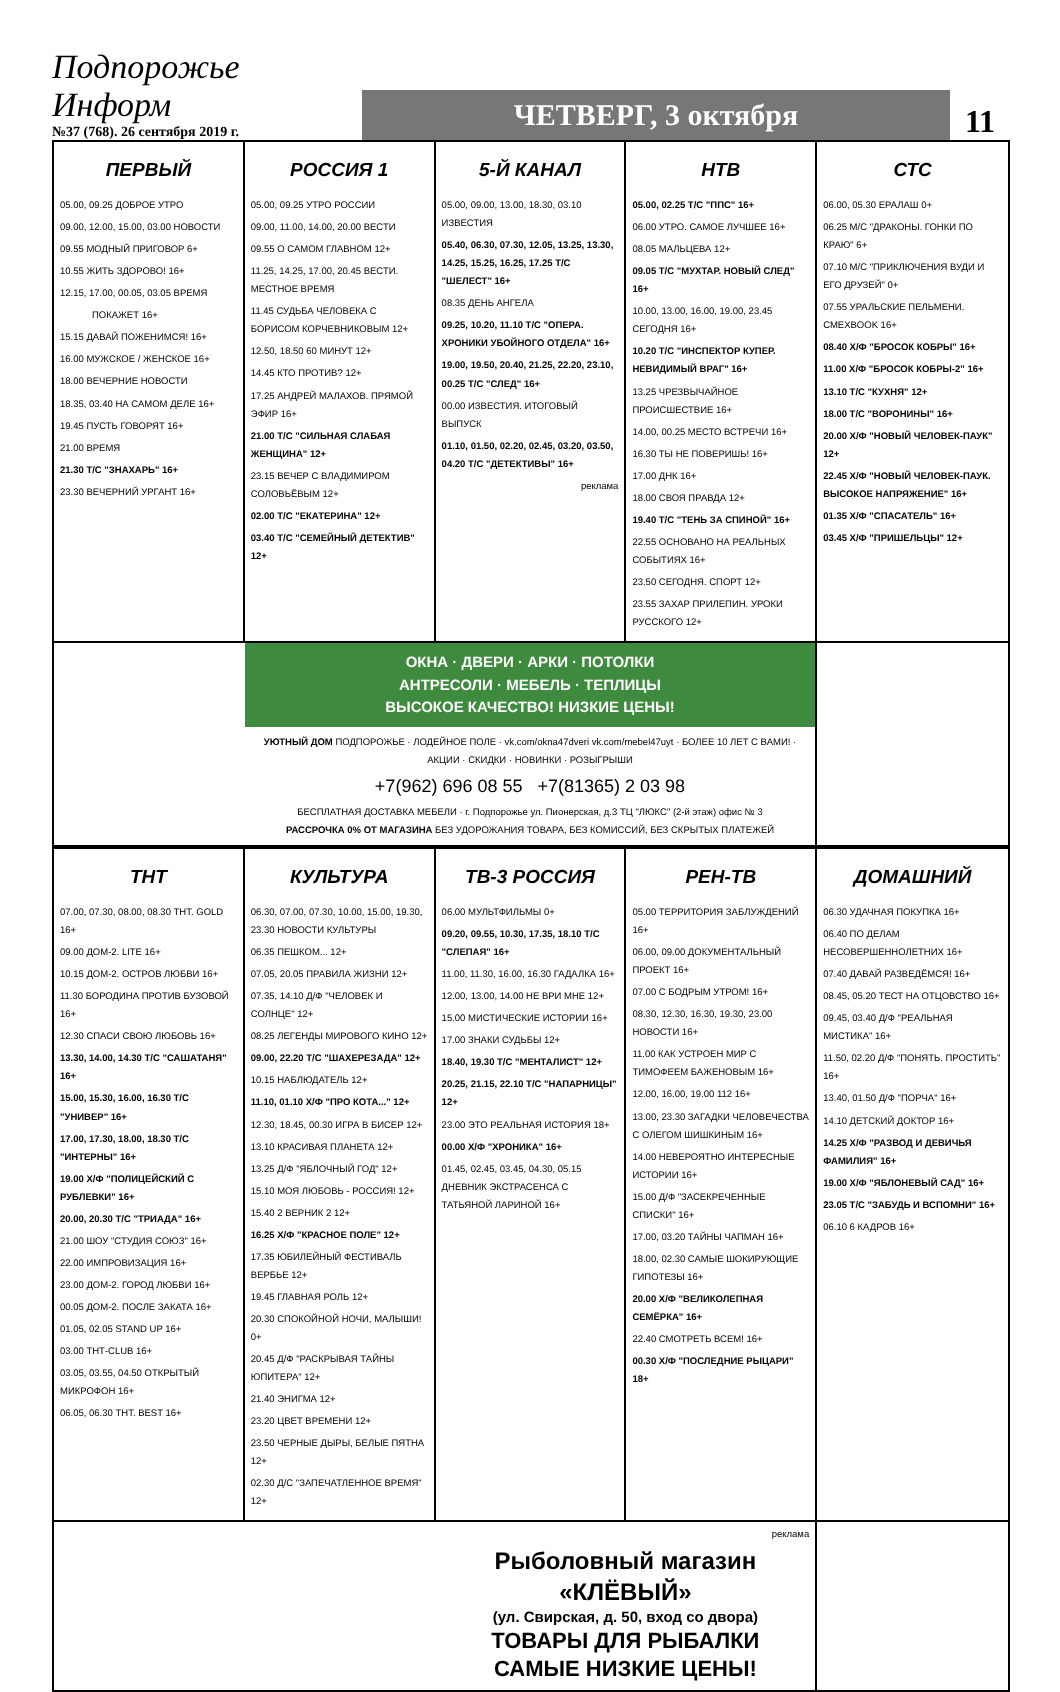Подпорожье Информ
№37 (768). 26 сентября 2019 г.
ЧЕТВЕРГ, 3 октября
11
ПЕРВЫЙ
05.00, 09.25 ДОБРОЕ УТРО
09.00, 12.00, 15.00, 03.00 НОВОСТИ
09.55 МОДНЫЙ ПРИГОВОР 6+
10.55 ЖИТЬ ЗДОРОВО! 16+
12.15, 17.00, 00.05, 03.05 ВРЕМЯ
ПОКАЖЕТ 16+
15.15 ДАВАЙ ПОЖЕНИМСЯ! 16+
16.00 МУЖСКОЕ / ЖЕНСКОЕ 16+
18.00 ВЕЧЕРНИЕ НОВОСТИ
18.35, 03.40 НА САМОМ ДЕЛЕ 16+
19.45 ПУСТЬ ГОВОРЯТ 16+
21.00 ВРЕМЯ
21.30 Т/С "ЗНАХАРЬ" 16+
23.30 ВЕЧЕРНИЙ УРГАНТ 16+
РОССИЯ 1
05.00, 09.25 УТРО РОССИИ
09.00, 11.00, 14.00, 20.00 ВЕСТИ
09.55 О САМОМ ГЛАВНОМ 12+
11.25, 14.25, 17.00, 20.45 ВЕСТИ. МЕСТНОЕ ВРЕМЯ
11.45 СУДЬБА ЧЕЛОВЕКА С БОРИСОМ КОРЧЕВНИКОВЫМ 12+
12.50, 18.50 60 МИНУТ 12+
14.45 КТО ПРОТИВ? 12+
17.25 АНДРЕЙ МАЛАХОВ. ПРЯМОЙ ЭФИР 16+
21.00 Т/С "СИЛЬНАЯ СЛАБАЯ ЖЕНЩИНА" 12+
23.15 ВЕЧЕР С ВЛАДИМИРОМ СОЛОВЬЁВЫМ 12+
02.00 Т/С "ЕКАТЕРИНА" 12+
03.40 Т/С "СЕМЕЙНЫЙ ДЕТЕКТИВ" 12+
5-Й КАНАЛ
05.00, 09.00, 13.00, 18.30, 03.10 ИЗВЕСТИЯ
05.40, 06.30, 07.30, 12.05, 13.25, 13.30, 14.25, 15.25, 16.25, 17.25 Т/С "ШЕЛЕСТ" 16+
08.35 ДЕНЬ АНГЕЛА
09.25, 10.20, 11.10 Т/С "ОПЕРА. ХРОНИКИ УБОЙНОГО ОТДЕЛА" 16+
19.00, 19.50, 20.40, 21.25, 22.20, 23.10, 00.25 Т/С "СЛЕД" 16+
00.00 ИЗВЕСТИЯ. ИТОГОВЫЙ ВЫПУСК
01.10, 01.50, 02.20, 02.45, 03.20, 03.50, 04.20 Т/С "ДЕТЕКТИВЫ" 16+
реклама
НТВ
05.00, 02.25 Т/С "ППС" 16+
06.00 УТРО. САМОЕ ЛУЧШЕЕ 16+
08.05 МАЛЬЦЕВА 12+
09.05 Т/С "МУХТАР. НОВЫЙ СЛЕД" 16+
10.00, 13.00, 16.00, 19.00, 23.45 СЕГОДНЯ 16+
10.20 Т/С "ИНСПЕКТОР КУПЕР. НЕВИДИМЫЙ ВРАГ" 16+
13.25 ЧРЕЗВЫЧАЙНОЕ ПРОИСШЕСТВИЕ 16+
14.00, 00.25 МЕСТО ВСТРЕЧИ 16+
16.30 ТЫ НЕ ПОВЕРИШЬ! 16+
17.00 ДНК 16+
18.00 СВОЯ ПРАВДА 12+
19.40 Т/С "ТЕНЬ ЗА СПИНОЙ" 16+
22.55 ОСНОВАНО НА РЕАЛЬНЫХ СОБЫТИЯХ 16+
23.50 СЕГОДНЯ. СПОРТ 12+
23.55 ЗАХАР ПРИЛЕПИН. УРОКИ РУССКОГО 12+
СТС
06.00, 05.30 ЕРАЛАШ 0+
06.25 М/С "ДРАКОНЫ. ГОНКИ ПО КРАЮ" 6+
07.10 М/С "ПРИКЛЮЧЕНИЯ ВУДИ И ЕГО ДРУЗЕЙ" 0+
07.55 УРАЛЬСКИЕ ПЕЛЬМЕНИ. СМЕХBOOK 16+
08.40 Х/Ф "БРОСОК КОБРЫ" 16+
11.00 Х/Ф "БРОСОК КОБРЫ-2" 16+
13.10 Т/С "КУХНЯ" 12+
18.00 Т/С "ВОРОНИНЫ" 16+
20.00 Х/Ф "НОВЫЙ ЧЕЛОВЕК-ПАУК" 12+
22.45 Х/Ф "НОВЫЙ ЧЕЛОВЕК-ПАУК. ВЫСОКОЕ НАПРЯЖЕНИЕ" 16+
01.35 Х/Ф "СПАСАТЕЛЬ" 16+
03.45 Х/Ф "ПРИШЕЛЬЦЫ" 12+
ОКНА · ДВЕРИ · АРКИ · ПОТОЛКИ
АНТРЕСОЛИ · МЕБЕЛЬ · ТЕПЛИЦЫ
ВЫСОКОЕ КАЧЕСТВО! НИЗКИЕ ЦЕНЫ!
УЮТНЫЙ ДОМ ПОДПОРОЖЬЕ · ЛОДЕЙНОЕ ПОЛЕ · vk.com/okna47dveri vk.com/mebel47uyt · БОЛЕЕ 10 ЛЕТ С ВАМИ! · АКЦИИ · СКИДКИ · НОВИНКИ · РОЗЫГРЫШИ
+7(962) 696 08 55 +7(81365) 2 03 98
БЕСПЛАТНАЯ ДОСТАВКА МЕБЕЛИ · г. Подпорожье ул. Пионерская, д.3 ТЦ "ЛЮКС" (2-й этаж) офис № 3
РАССРОЧКА 0% ОТ МАГАЗИНА БЕЗ УДОРОЖАНИЯ ТОВАРА, БЕЗ КОМИССИЙ, БЕЗ СКРЫТЫХ ПЛАТЕЖЕЙ
ТНТ
07.00, 07.30, 08.00, 08.30 ТНТ. GOLD 16+
09.00 ДОМ-2. LITE 16+
10.15 ДОМ-2. ОСТРОВ ЛЮБВИ 16+
11.30 БОРОДИНА ПРОТИВ БУЗОВОЙ 16+
12.30 СПАСИ СВОЮ ЛЮБОВЬ 16+
13.30, 14.00, 14.30 Т/С "САШАТАНЯ" 16+
15.00, 15.30, 16.00, 16.30 Т/С "УНИВЕР" 16+
17.00, 17.30, 18.00, 18.30 Т/С "ИНТЕРНЫ" 16+
19.00 Х/Ф "ПОЛИЦЕЙСКИЙ С РУБЛЕВКИ" 16+
20.00, 20.30 Т/С "ТРИАДА" 16+
21.00 ШОУ "СТУДИЯ СОЮЗ" 16+
22.00 ИМПРОВИЗАЦИЯ 16+
23.00 ДОМ-2. ГОРОД ЛЮБВИ 16+
00.05 ДОМ-2. ПОСЛЕ ЗАКАТА 16+
01.05, 02.05 STAND UP 16+
03.00 ТНТ-CLUB 16+
03.05, 03.55, 04.50 ОТКРЫТЫЙ МИКРОФОН 16+
06.05, 06.30 ТНТ. BEST 16+
КУЛЬТУРА
06.30, 07.00, 07.30, 10.00, 15.00, 19.30, 23.30 НОВОСТИ КУЛЬТУРЫ
06.35 ПЕШКОМ... 12+
07.05, 20.05 ПРАВИЛА ЖИЗНИ 12+
07.35, 14.10 Д/Ф "ЧЕЛОВЕК И СОЛНЦЕ" 12+
08.25 ЛЕГЕНДЫ МИРОВОГО КИНО 12+
09.00, 22.20 Т/С "ШАХЕРЕЗАДА" 12+
10.15 НАБЛЮДАТЕЛЬ 12+
11.10, 01.10 Х/Ф "ПРО КОТА..." 12+
12.30, 18.45, 00.30 ИГРА В БИСЕР 12+
13.10 КРАСИВАЯ ПЛАНЕТА 12+
13.25 Д/Ф "ЯБЛОЧНЫЙ ГОД" 12+
15.10 МОЯ ЛЮБОВЬ - РОССИЯ! 12+
15.40 2 ВЕРНИК 2 12+
16.25 Х/Ф "КРАСНОЕ ПОЛЕ" 12+
17.35 ЮБИЛЕЙНЫЙ ФЕСТИВАЛЬ ВЕРБЬЕ 12+
19.45 ГЛАВНАЯ РОЛЬ 12+
20.30 СПОКОЙНОЙ НОЧИ, МАЛЫШИ! 0+
20.45 Д/Ф "РАСКРЫВАЯ ТАЙНЫ ЮПИТЕРА" 12+
21.40 ЭНИГМА 12+
23.20 ЦВЕТ ВРЕМЕНИ 12+
23.50 ЧЕРНЫЕ ДЫРЫ, БЕЛЫЕ ПЯТНА 12+
02.30 Д/С "ЗАПЕЧАТЛЕННОЕ ВРЕМЯ" 12+
ТВ-3 РОССИЯ
06.00 МУЛЬТФИЛЬМЫ 0+
09.20, 09.55, 10.30, 17.35, 18.10 Т/С "СЛЕПАЯ" 16+
11.00, 11.30, 16.00, 16.30 ГАДАЛКА 16+
12.00, 13.00, 14.00 НЕ ВРИ МНЕ 12+
15.00 МИСТИЧЕСКИЕ ИСТОРИИ 16+
17.00 ЗНАКИ СУДЬБЫ 12+
18.40, 19.30 Т/С "МЕНТАЛИСТ" 12+
20.25, 21.15, 22.10 Т/С "НАПАРНИЦЫ" 12+
23.00 ЭТО РЕАЛЬНАЯ ИСТОРИЯ 18+
00.00 Х/Ф "ХРОНИКА" 16+
01.45, 02.45, 03.45, 04.30, 05.15 ДНЕВНИК ЭКСТРАСЕНСА С ТАТЬЯНОЙ ЛАРИНОЙ 16+
РЕН-ТВ
05.00 ТЕРРИТОРИЯ ЗАБЛУЖДЕНИЙ 16+
06.00, 09.00 ДОКУМЕНТАЛЬНЫЙ ПРОЕКТ 16+
07.00 С БОДРЫМ УТРОМ! 16+
08.30, 12.30, 16.30, 19.30, 23.00 НОВОСТИ 16+
11.00 КАК УСТРОЕН МИР С ТИМОФЕЕМ БАЖЕНОВЫМ 16+
12.00, 16.00, 19.00 112 16+
13.00, 23.30 ЗАГАДКИ ЧЕЛОВЕЧЕСТВА С ОЛЕГОМ ШИШКИНЫМ 16+
14.00 НЕВЕРОЯТНО ИНТЕРЕСНЫЕ ИСТОРИИ 16+
15.00 Д/Ф "ЗАСЕКРЕЧЕННЫЕ СПИСКИ" 16+
17.00, 03.20 ТАЙНЫ ЧАПМАН 16+
18.00, 02.30 САМЫЕ ШОКИРУЮЩИЕ ГИПОТЕЗЫ 16+
20.00 Х/Ф "ВЕЛИКОЛЕПНАЯ СЕМЁРКА" 16+
22.40 СМОТРЕТЬ ВСЕМ! 16+
00.30 Х/Ф "ПОСЛЕДНИЕ РЫЦАРИ" 18+
ДОМАШНИЙ
06.30 УДАЧНАЯ ПОКУПКА 16+
06.40 ПО ДЕЛАМ НЕСОВЕРШЕННОЛЕТНИХ 16+
07.40 ДАВАЙ РАЗВЕДЁМСЯ! 16+
08.45, 05.20 ТЕСТ НА ОТЦОВСТВО 16+
09.45, 03.40 Д/Ф "РЕАЛЬНАЯ МИСТИКА" 16+
11.50, 02.20 Д/Ф "ПОНЯТЬ. ПРОСТИТЬ" 16+
13.40, 01.50 Д/Ф "ПОРЧА" 16+
14.10 ДЕТСКИЙ ДОКТОР 16+
14.25 Х/Ф "РАЗВОД И ДЕВИЧЬЯ ФАМИЛИЯ" 16+
19.00 Х/Ф "ЯБЛОНЕВЫЙ САД" 16+
23.05 Т/С "ЗАБУДЬ И ВСПОМНИ" 16+
06.10 6 КАДРОВ 16+
реклама
Рыболовный магазин
«КЛЁВЫЙ»
(ул. Свирская, д. 50, вход со двора)
ТОВАРЫ ДЛЯ РЫБАЛКИ
САМЫЕ НИЗКИЕ ЦЕНЫ!